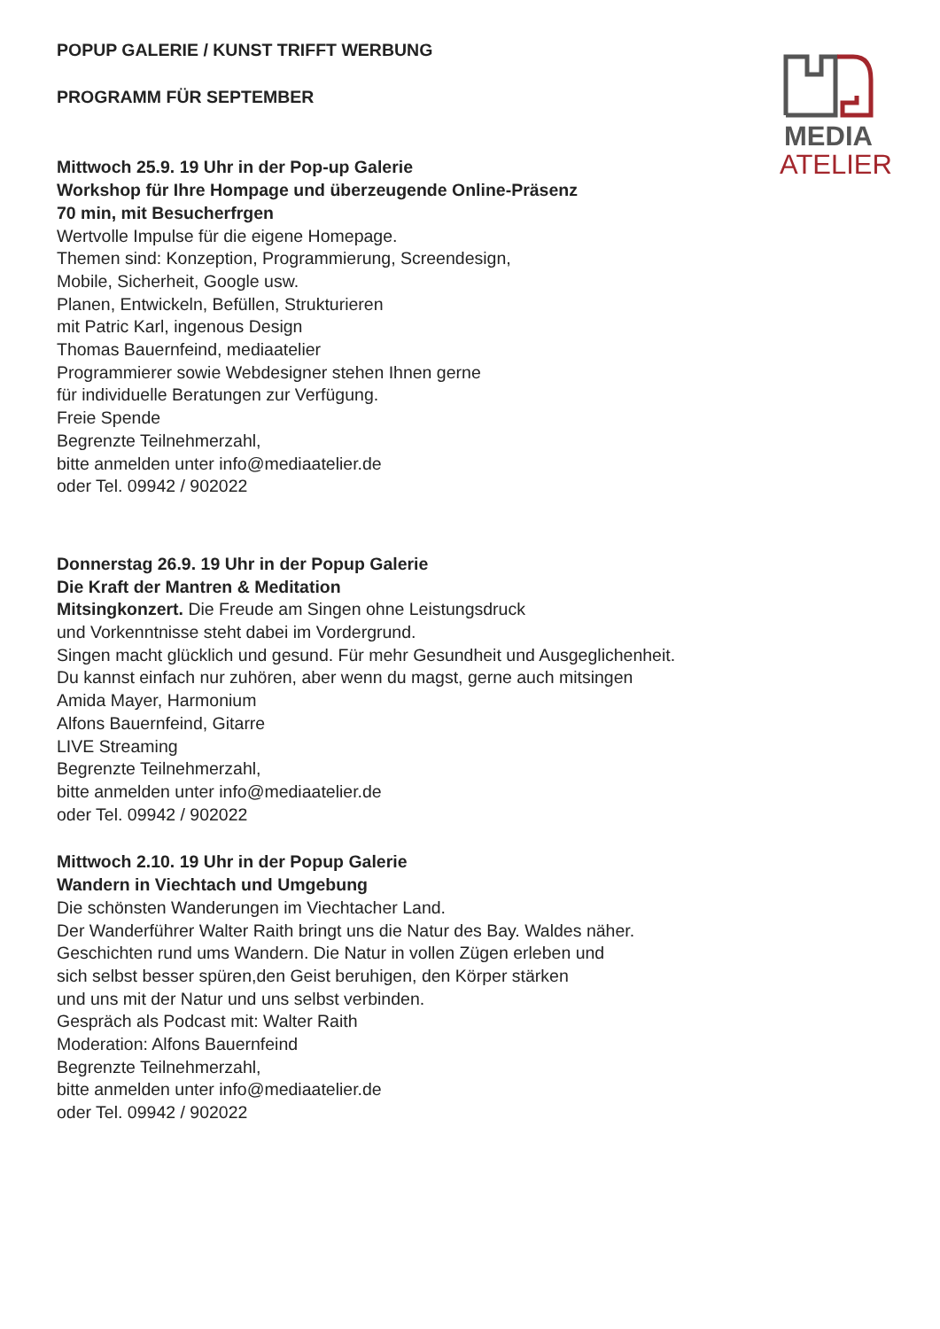MEDIA
ATELIER
POPUP GALERIE / KUNST TRIFFT WERBUNG
PROGRAMM FÜR SEPTEMBER
Mittwoch 25.9. 19 Uhr in der Pop-up Galerie
Workshop für Ihre Hompage und überzeugende Online-Präsenz
70 min, mit Besucherfrgen
Wertvolle Impulse für die eigene Homepage.
Themen sind: Konzeption, Programmierung, Screendesign,
Mobile, Sicherheit, Google usw.
Planen, Entwickeln, Befüllen, Strukturieren
mit Patric Karl, ingenous Design
Thomas Bauernfeind, mediaatelier
Programmierer sowie Webdesigner stehen Ihnen gerne
für individuelle Beratungen zur Verfügung.
Freie Spende
Begrenzte Teilnehmerzahl,
bitte anmelden unter info@mediaatelier.de
oder Tel. 09942 / 902022
Donnerstag 26.9. 19 Uhr in der Popup Galerie
Die Kraft der Mantren & Meditation
Mitsingkonzert. Die Freude am Singen ohne Leistungsdruck
und Vorkenntnisse steht dabei im Vordergrund.
Singen macht glücklich und gesund. Für mehr Gesundheit und Ausgeglichenheit.
Du kannst einfach nur zuhören, aber wenn du magst, gerne auch mitsingen
Amida Mayer, Harmonium
Alfons Bauernfeind, Gitarre
LIVE Streaming
Begrenzte Teilnehmerzahl,
bitte anmelden unter info@mediaatelier.de
oder Tel. 09942 / 902022
Mittwoch 2.10. 19 Uhr in der Popup Galerie
Wandern in Viechtach und Umgebung
Die schönsten Wanderungen im Viechtacher Land.
Der Wanderführer Walter Raith bringt uns die Natur des Bay. Waldes näher.
Geschichten rund ums Wandern. Die Natur in vollen Zügen erleben und
sich selbst besser spüren,den Geist beruhigen, den Körper stärken
und uns mit der Natur und uns selbst verbinden.
Gespräch als Podcast mit: Walter Raith
Moderation: Alfons Bauernfeind
Begrenzte Teilnehmerzahl,
bitte anmelden unter info@mediaatelier.de
oder Tel. 09942 / 902022